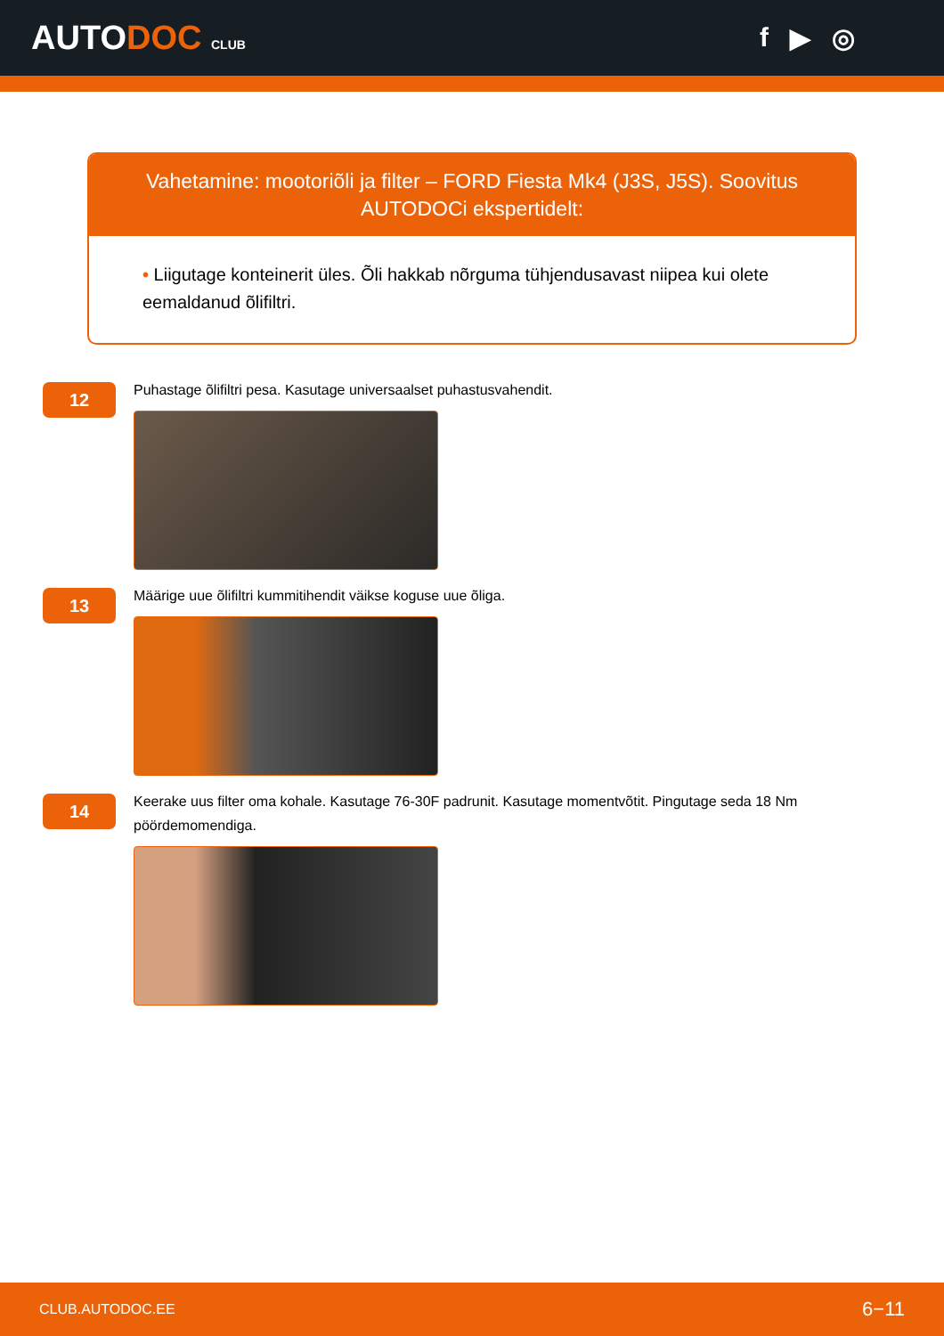AUTODOC CLUB
f ▶ ◎
Vahetamine: mootoriõli ja filter – FORD Fiesta Mk4 (J3S, J5S). Soovitus AUTODOCi ekspertidelt:
• Liigutage konteinerit üles. Õli hakkab nõrguma tühjendusavast niipea kui olete eemaldanud õlifiltri.
12
Puhastage õlifiltri pesa. Kasutage universaalset puhastusvahendit.
13
Määrige uue õlifiltri kummitihendit väikse koguse uue õliga.
14
Keerake uus filter oma kohale. Kasutage 76-30F padrunit. Kasutage momentvõtit. Pingutage seda 18 Nm pöördemomendiga.
CLUB.AUTODOC.EE 6−11